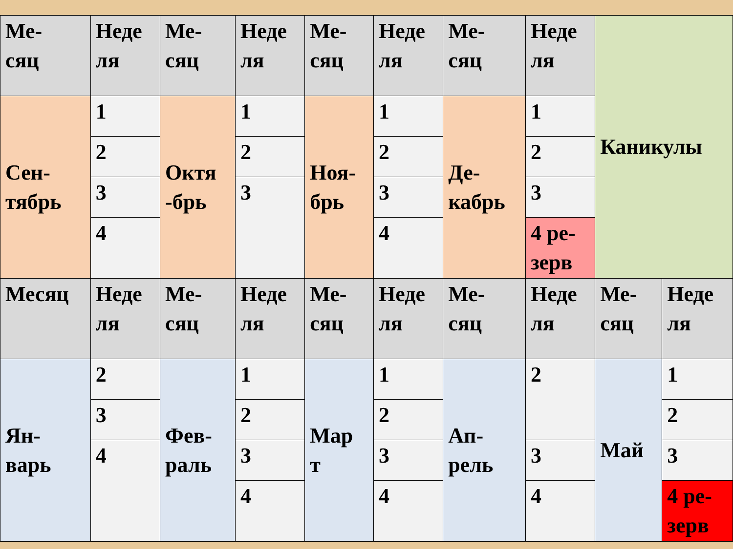| Ме- сяц | Неде ля | Ме- сяц | Неде ля | Ме- сяц | Неде ля | Ме- сяц | Неде ля | Каникулы | |
| Сен- тябрь | 1 | Октя -брь | 1 | Ноя- брь | 1 | Де- кабрь | 1 | | |
| | 2 | | 2 | | 2 | | 2 | | |
| | 3 | | 3 | | 3 | | 3 | | |
| | 4 | | | | 4 | | 4 ре- зерв | | |
| Месяц | Неде ля | Ме- сяц | Неде ля | Ме- сяц | Неде ля | Ме- сяц | Неде ля | Ме- сяц | Неде ля |
| Ян- варь | 2 | Фев- раль | 1 | Мар т | 1 | Ап- рель | 2 | Май | 1 |
| | 3 | | 2 | | 2 | | | | 2 |
| | 4 | | 3 | | 3 | | 3 | | 3 |
| | | | 4 | | 4 | | 4 | | 4 ре- зерв |